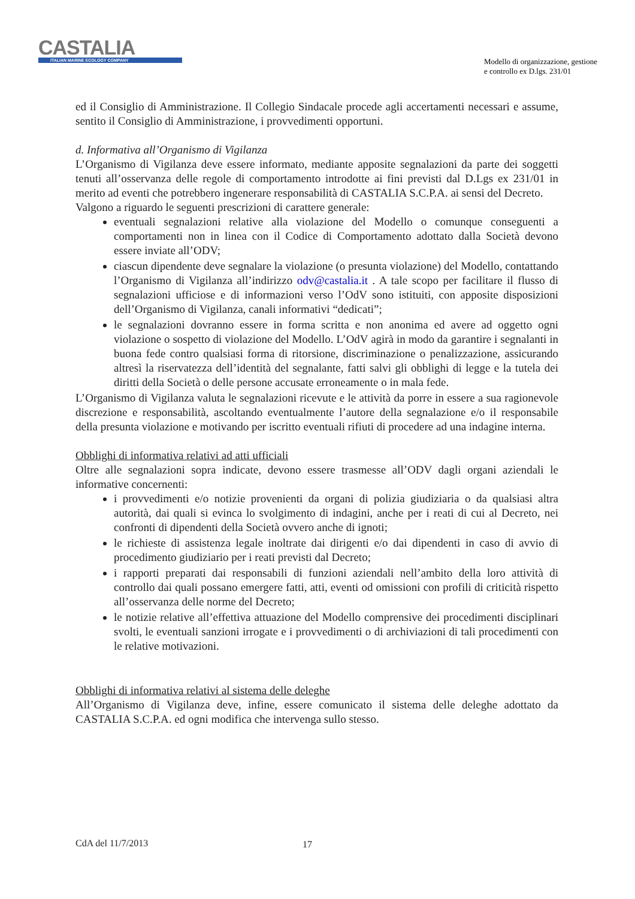CASTALIA
ITALIAN MARINE ECOLOGY COMPANY
Modello di organizzazione, gestione
e controllo ex D.lgs. 231/01
ed il Consiglio di Amministrazione. Il Collegio Sindacale procede agli accertamenti necessari e assume, sentito il Consiglio di Amministrazione, i provvedimenti opportuni.
d. Informativa all’Organismo di Vigilanza
L’Organismo di Vigilanza deve essere informato, mediante apposite segnalazioni da parte dei soggetti tenuti all’osservanza delle regole di comportamento introdotte ai fini previsti dal D.Lgs ex 231/01 in merito ad eventi che potrebbero ingenerare responsabilità di CASTALIA S.C.P.A. ai sensi del Decreto.
Valgono a riguardo le seguenti prescrizioni di carattere generale:
eventuali segnalazioni relative alla violazione del Modello o comunque conseguenti a comportamenti non in linea con il Codice di Comportamento adottato dalla Società devono essere inviate all’ODV;
ciascun dipendente deve segnalare la violazione (o presunta violazione) del Modello, contattando l’Organismo di Vigilanza all’indirizzo odv@castalia.it . A tale scopo per facilitare il flusso di segnalazioni ufficiose e di informazioni verso l’OdV sono istituiti, con apposite disposizioni dell’Organismo di Vigilanza, canali informativi “dedicati”;
le segnalazioni dovranno essere in forma scritta e non anonima ed avere ad oggetto ogni violazione o sospetto di violazione del Modello. L’OdV agirà in modo da garantire i segnalanti in buona fede contro qualsiasi forma di ritorsione, discriminazione o penalizzazione, assicurando altresì la riservatezza dell’identità del segnalante, fatti salvi gli obblighi di legge e la tutela dei diritti della Società o delle persone accusate erroneamente o in mala fede.
L’Organismo di Vigilanza valuta le segnalazioni ricevute e le attività da porre in essere a sua ragionevole discrezione e responsabilità, ascoltando eventualmente l’autore della segnalazione e/o il responsabile della presunta violazione e motivando per iscritto eventuali rifiuti di procedere ad una indagine interna.
Obblighi di informativa relativi ad atti ufficiali
Oltre alle segnalazioni sopra indicate, devono essere trasmesse all’ODV dagli organi aziendali le informative concernenti:
i provvedimenti e/o notizie provenienti da organi di polizia giudiziaria o da qualsiasi altra autorità, dai quali si evinca lo svolgimento di indagini, anche per i reati di cui al Decreto, nei confronti di dipendenti della Società ovvero anche di ignoti;
le richieste di assistenza legale inoltrate dai dirigenti e/o dai dipendenti in caso di avvio di procedimento giudiziario per i reati previsti dal Decreto;
i rapporti preparati dai responsabili di funzioni aziendali nell’ambito della loro attività di controllo dai quali possano emergere fatti, atti, eventi od omissioni con profili di criticità rispetto all’osservanza delle norme del Decreto;
le notizie relative all’effettiva attuazione del Modello comprensive dei procedimenti disciplinari svolti, le eventuali sanzioni irrogate e i provvedimenti o di archiviazioni di tali procedimenti con le relative motivazioni.
Obblighi di informativa relativi al sistema delle deleghe
All’Organismo di Vigilanza deve, infine, essere comunicato il sistema delle deleghe adottato da CASTALIA S.C.P.A. ed ogni modifica che intervenga sullo stesso.
CdA del 11/7/2013 17